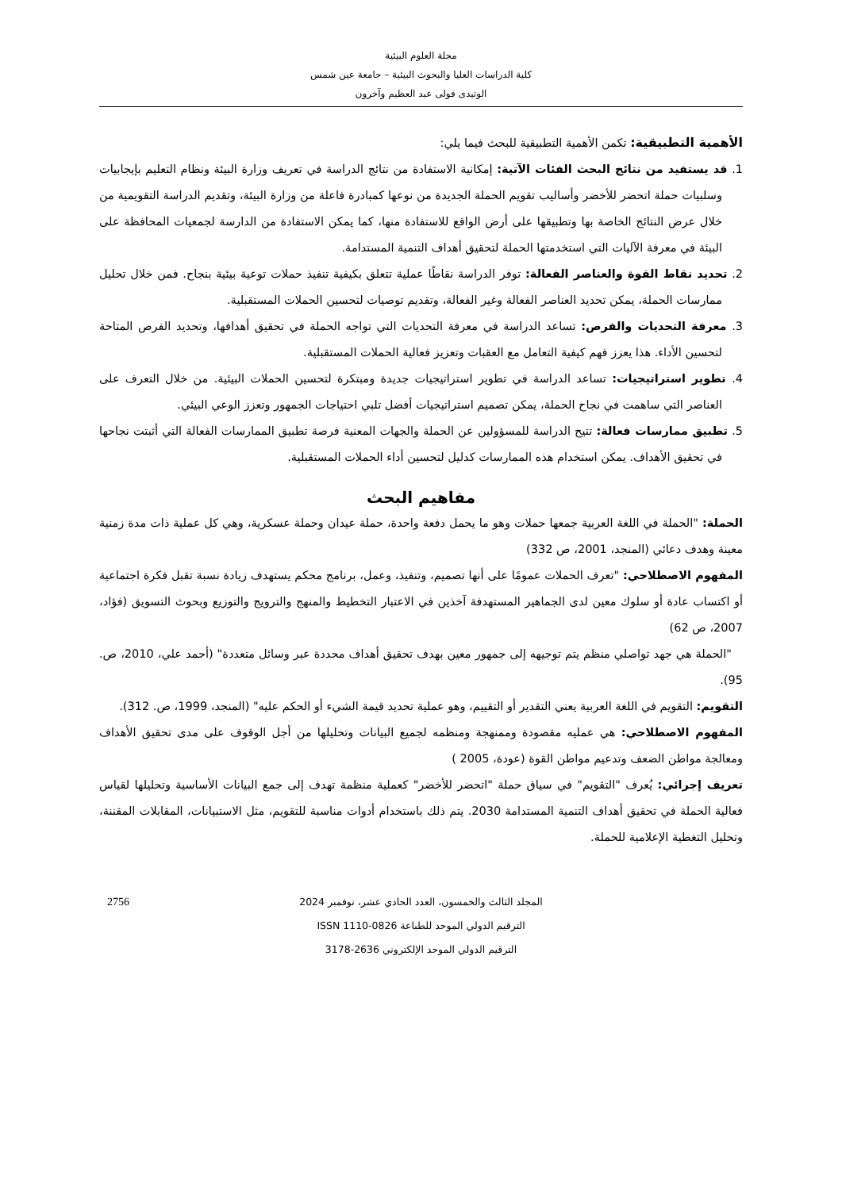مجلة العلوم البيئية
كلية الدراسات العليا والبحوث البيئية – جامعة عين شمس
الوتيدى فولى عبد العظيم وآخرون
الأهمية التطبيقية: تكمن الأهمية التطبيقية للبحث فيما يلي:
1. قد يستفيد من نتائج البحث الفئات الآتية: إمكانية الاستفادة من نتائج الدراسة في تعريف وزارة البيئة ونظام التعليم بإيجابيات وسلبيات حملة اتحضر للأخضر وأساليب تقويم الحملة الجديدة من نوعها كمبادرة فاعلة من وزارة البيئة، وتقديم الدراسة التقويمية من خلال عرض النتائج الخاصة بها وتطبيقها على أرض الواقع للاستفادة منها، كما يمكن الاستفادة من الدارسة لجمعيات المحافظة على البيئة في معرفة الآليات التي استخدمتها الحملة لتحقيق أهداف التنمية المستدامة.
2. تحديد نقاط القوة والعناصر الفعالة: توفر الدراسة نقاطًا عملية تتعلق بكيفية تنفيذ حملات توعية بيئية بنجاح. فمن خلال تحليل ممارسات الحملة، يمكن تحديد العناصر الفعالة وغير الفعالة، وتقديم توصيات لتحسين الحملات المستقبلية.
3. معرفة التحديات والفرص: تساعد الدراسة في معرفة التحديات التي تواجه الحملة في تحقيق أهدافها، وتحديد الفرص المتاحة لتحسين الأداء. هذا يعزز فهم كيفية التعامل مع العقبات وتعزيز فعالية الحملات المستقبلية.
4. تطوير استراتيجيات: تساعد الدراسة في تطوير استراتيجيات جديدة ومبتكرة لتحسين الحملات البيئية. من خلال التعرف على العناصر التي ساهمت في نجاح الحملة، يمكن تصميم استراتيجيات أفضل تلبي احتياجات الجمهور وتعزز الوعي البيئي.
5. تطبيق ممارسات فعالة: تتيح الدراسة للمسؤولين عن الحملة والجهات المعنية فرصة تطبيق الممارسات الفعالة التي أثبتت نجاحها في تحقيق الأهداف. يمكن استخدام هذه الممارسات كدليل لتحسين أداء الحملات المستقبلية.
مفاهيم البحث
الحملة: "الحملة في اللغة العربية جمعها حملات وهو ما يحمل دفعة واحدة، حملة عيدان وحملة عسكرية، وهي كل عملية ذات مدة زمنية معينة وهدف دعائي (المنجد، 2001، ص 332)
المفهوم الاصطلاحي: "تعرف الحملات عمومًا على أنها تصميم، وتنفيذ، وعمل، برنامج محكم يستهدف زيادة نسبة تقبل فكرة اجتماعية أو اكتساب عادة أو سلوك معين لدى الجماهير المستهدفة آخذين في الاعتبار التخطيط والمنهج والترويج والتوزيع وبحوث التسويق (فؤاد، 2007، ص 62)
"الحملة هي جهد تواصلي منظم يتم توجيهه إلى جمهور معين بهدف تحقيق أهداف محددة عبر وسائل متعددة" (أحمد علي، 2010، ص. 95).
التقويم: التقويم في اللغة العربية يعني التقدير أو التقييم، وهو عملية تحديد قيمة الشيء أو الحكم عليه" (المنجد، 1999، ص. 312).
المفهوم الاصطلاحي: هي عمليه مقصودة وممنهجة ومنظمه لجميع البيانات وتحليلها من أجل الوقوف على مدى تحقيق الأهداف ومعالجة مواطن الضعف وتدعيم مواطن القوة (عودة، 2005 )
تعريف إجرائي: يُعرف "التقويم" في سياق حملة "اتحضر للأخضر" كعملية منظمة تهدف إلى جمع البيانات الأساسية وتحليلها لقياس فعالية الحملة في تحقيق أهداف التنمية المستدامة 2030. يتم ذلك باستخدام أدوات مناسبة للتقويم، مثل الاستبيانات، المقابلات المقننة، وتحليل التغطية الإعلامية للحملة.
2756 المجلد الثالث والخمسون، العدد الحادي عشر، نوفمبر 2024
الترقيم الدولي الموحد للطباعة ISSN 1110-0826
الترقيم الدولي الموحد الإلكتروني 2636-3178